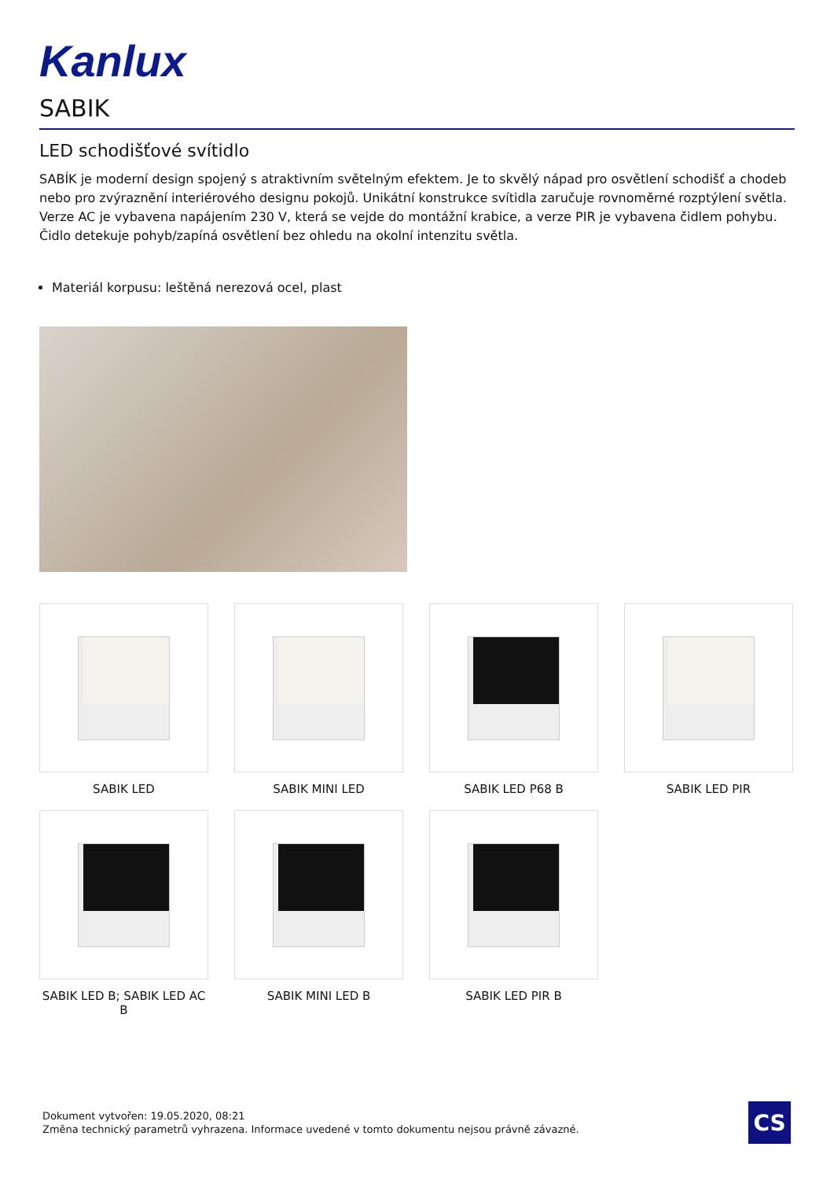Kanlux
SABIK
LED schodišťové svítidlo
SABÍK je moderní design spojený s atraktivním světelným efektem. Je to skvělý nápad pro osvětlení schodišť a chodeb nebo pro zvýraznění interiérového designu pokojů. Unikátní konstrukce svítidla zaručuje rovnoměrné rozptýlení světla. Verze AC je vybavena napájením 230 V, která se vejde do montážní krabice, a verze PIR je vybavena čidlem pohybu. Čidlo detekuje pohyb/zapíná osvětlení bez ohledu na okolní intenzitu světla.
Materiál korpusu: leštěná nerezová ocel, plast
SABIK LED
SABIK MINI LED
SABIK LED P68 B
SABIK LED PIR
SABIK LED B; SABIK LED AC B
SABIK MINI LED B
SABIK LED PIR B
Dokument vytvořen: 19.05.2020, 08:21
Změna technický parametrů vyhrazena. Informace uvedené v tomto dokumentu nejsou právně závazné.
CS